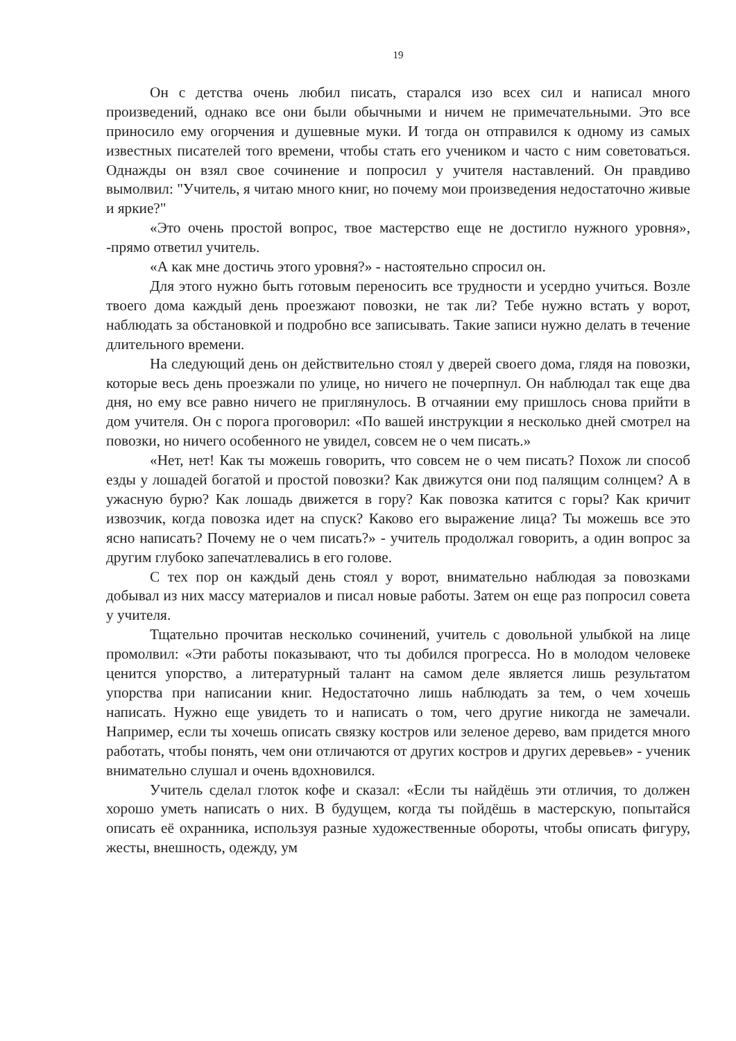19
Он с детства очень любил писать, старался изо всех сил и написал много произведений, однако все они были обычными и ничем не примечательными. Это все приносило ему огорчения и душевные муки. И тогда он отправился к одному из самых известных писателей того времени, чтобы стать его учеником и часто с ним советоваться. Однажды он взял свое сочинение и попросил у учителя наставлений. Он правдиво вымолвил: "Учитель, я читаю много книг, но почему мои произведения недостаточно живые и яркие?"
«Это очень простой вопрос, твое мастерство еще не достигло нужного уровня», -прямо ответил учитель.
«А как мне достичь этого уровня?» - настоятельно спросил он.
Для этого нужно быть готовым переносить все трудности и усердно учиться. Возле твоего дома каждый день проезжают повозки, не так ли? Тебе нужно встать у ворот, наблюдать за обстановкой и подробно все записывать. Такие записи нужно делать в течение длительного времени.
На следующий день он действительно стоял у дверей своего дома, глядя на повозки, которые весь день проезжали по улице, но ничего не почерпнул. Он наблюдал так еще два дня, но ему все равно ничего не приглянулось. В отчаянии ему пришлось снова прийти в дом учителя. Он с порога проговорил: «По вашей инструкции я несколько дней смотрел на повозки, но ничего особенного не увидел, совсем не о чем писать.»
«Нет, нет! Как ты можешь говорить, что совсем не о чем писать? Похож ли способ езды у лошадей богатой и простой повозки? Как движутся они под палящим солнцем? А в ужасную бурю? Как лошадь движется в гору? Как повозка катится с горы? Как кричит извозчик, когда повозка идет на спуск? Каково его выражение лица? Ты можешь все это ясно написать? Почему не о чем писать?» - учитель продолжал говорить, а один вопрос за другим глубоко запечатлевались в его голове.
С тех пор он каждый день стоял у ворот, внимательно наблюдая за повозками добывал из них массу материалов и писал новые работы. Затем он еще раз попросил совета у учителя.
Тщательно прочитав несколько сочинений, учитель с довольной улыбкой на лице промолвил: «Эти работы показывают, что ты добился прогресса. Но в молодом человеке ценится упорство, а литературный талант на самом деле является лишь результатом упорства при написании книг. Недостаточно лишь наблюдать за тем, о чем хочешь написать. Нужно еще увидеть то и написать о том, чего другие никогда не замечали. Например, если ты хочешь описать связку костров или зеленое дерево, вам придется много работать, чтобы понять, чем они отличаются от других костров и других деревьев» - ученик внимательно слушал и очень вдохновился.
Учитель сделал глоток кофе и сказал: «Если ты найдёшь эти отличия, то должен хорошо уметь написать о них. В будущем, когда ты пойдёшь в мастерскую, попытайся описать её охранника, используя разные художественные обороты, чтобы описать фигуру, жесты, внешность, одежду, ум